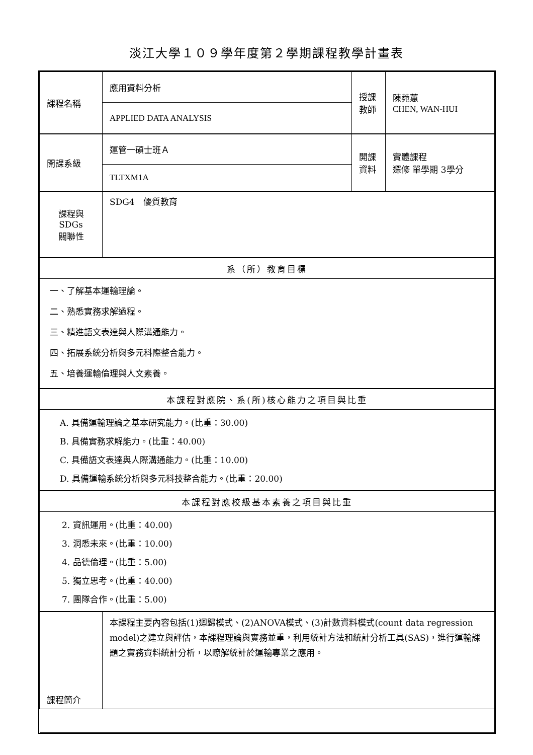淡江大學１０９學年度第２學期課程教學計畫表
| 課程名稱 | 應用資料分析 | 授課 教師 | 陳菀蕙 CHEN, WAN-HUI |
| | APPLIED DATA ANALYSIS | | |
| 開課系級 | 運管一碩士班Ａ | 開課 資料 | 實體課程 選修 單學期 3學分 |
| | TLTXM1A | | |
| 課程與SDGs 關聯性 | SDG4 優質教育 | | |
| 系（所）教育目標 | | | |
| 一、了解基本運輸理論。 二、熟悉實務求解過程。 三、精進語文表達與人際溝通能力。 四、拓展系統分析與多元科際整合能力。 五、培養運輸倫理與人文素養。 | | | |
| 本課程對應院、系(所)核心能力之項目與比重 | | | |
| A. 具備運輸理論之基本研究能力。(比重：30.00) B. 具備實務求解能力。(比重：40.00) C. 具備語文表達與人際溝通能力。(比重：10.00) D. 具備運輸系統分析與多元科技整合能力。(比重：20.00) | | | |
| 本課程對應校級基本素養之項目與比重 | | | |
| 2. 資訊運用。(比重：40.00) 3. 洞悉未來。(比重：10.00) 4. 品德倫理。(比重：5.00) 5. 獨立思考。(比重：40.00) 7. 團隊合作。(比重：5.00) | | | |
| 課程簡介 | 本課程主要內容包括(1)迴歸模式、(2)ANOVA模式、(3)計數資料模式(count data regression model)之建立與評估，本課程理論與實務並重，利用統計方法和統計分析工具(SAS)，進行運輸課題之實務資料統計分析，以瞭解統計於運輸專業之應用。 | | |